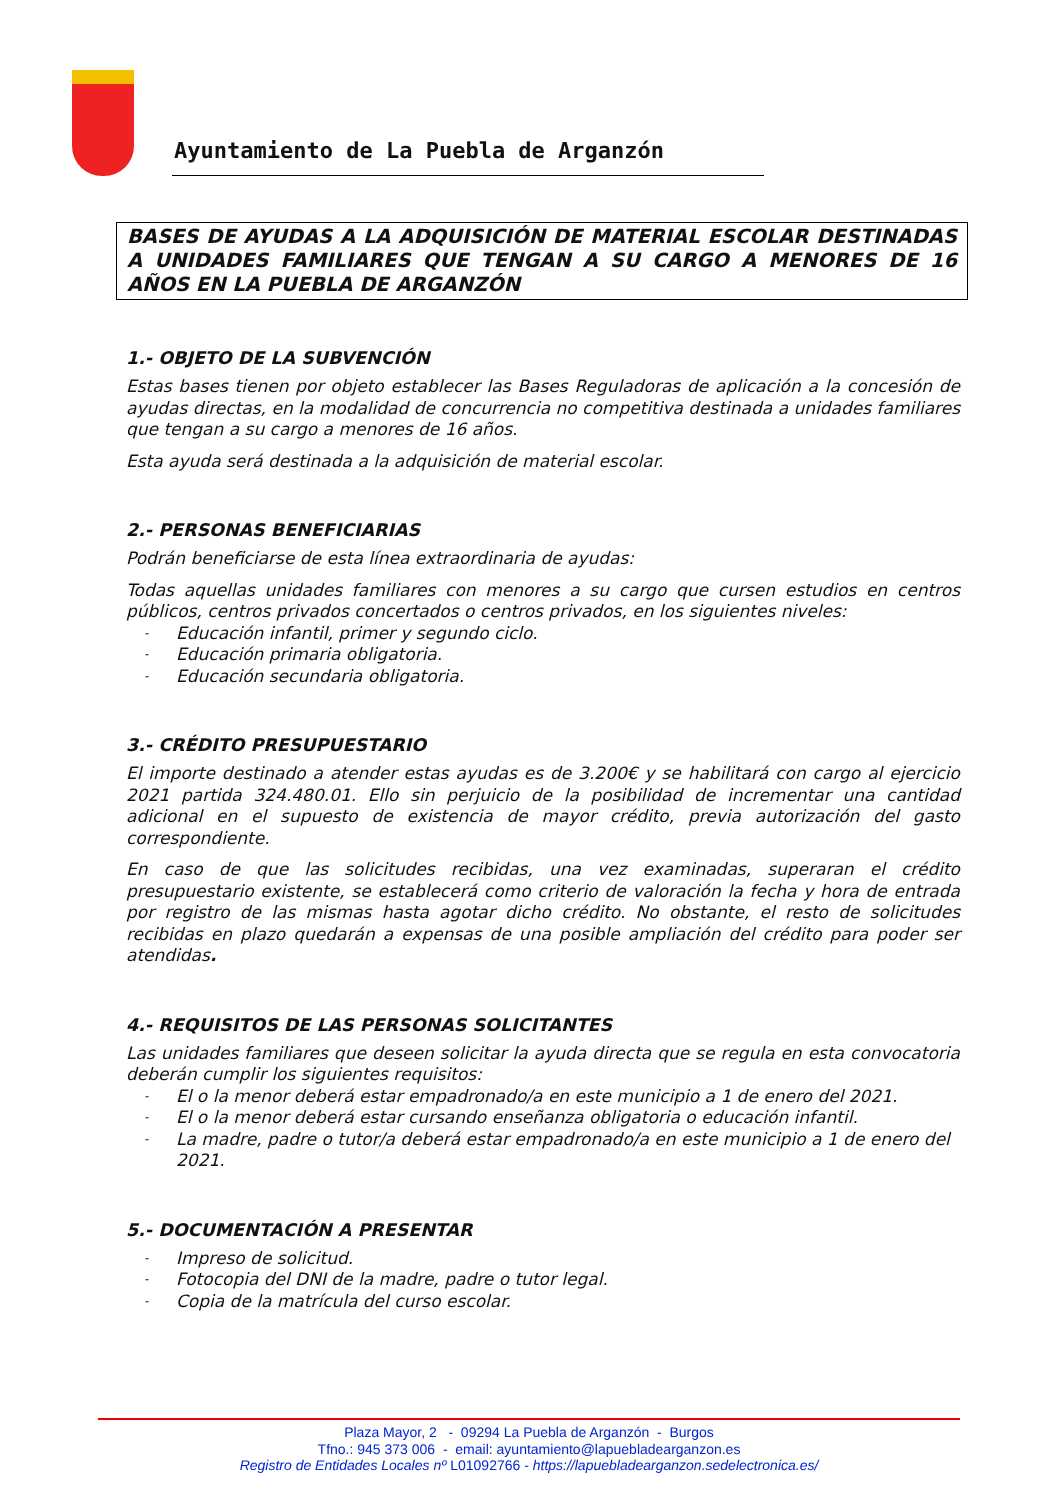Ayuntamiento de La Puebla de Arganzón
BASES DE AYUDAS A LA ADQUISICIÓN DE MATERIAL ESCOLAR DESTINADAS A UNIDADES FAMILIARES QUE TENGAN A SU CARGO A MENORES DE 16 AÑOS EN LA PUEBLA DE ARGANZÓN
1.- OBJETO DE LA SUBVENCIÓN
Estas bases tienen por objeto establecer las Bases Reguladoras de aplicación a la concesión de ayudas directas, en la modalidad de concurrencia no competitiva destinada a unidades familiares que tengan a su cargo a menores de 16 años.
Esta ayuda será destinada a la adquisición de material escolar.
2.- PERSONAS BENEFICIARIAS
Podrán beneficiarse de esta línea extraordinaria de ayudas:
Todas aquellas unidades familiares con menores a su cargo que cursen estudios en centros públicos, centros privados concertados o centros privados, en los siguientes niveles:
- Educación infantil, primer y segundo ciclo.
- Educación primaria obligatoria.
- Educación secundaria obligatoria.
3.- CRÉDITO PRESUPUESTARIO
El importe destinado a atender estas ayudas es de 3.200€ y se habilitará con cargo al ejercicio 2021 partida 324.480.01. Ello sin perjuicio de la posibilidad de incrementar una cantidad adicional en el supuesto de existencia de mayor crédito, previa autorización del gasto correspondiente.
En caso de que las solicitudes recibidas, una vez examinadas, superaran el crédito presupuestario existente, se establecerá como criterio de valoración la fecha y hora de entrada por registro de las mismas hasta agotar dicho crédito. No obstante, el resto de solicitudes recibidas en plazo quedarán a expensas de una posible ampliación del crédito para poder ser atendidas.
4.- REQUISITOS DE LAS PERSONAS SOLICITANTES
Las unidades familiares que deseen solicitar la ayuda directa que se regula en esta convocatoria deberán cumplir los siguientes requisitos:
- El o la menor deberá estar empadronado/a en este municipio a 1 de enero del 2021.
- El o la menor deberá estar cursando enseñanza obligatoria o educación infantil.
- La madre, padre o tutor/a deberá estar empadronado/a en este municipio a 1 de enero del 2021.
5.- DOCUMENTACIÓN A PRESENTAR
- Impreso de solicitud.
- Fotocopia del DNI de la madre, padre o tutor legal.
- Copia de la matrícula del curso escolar.
Plaza Mayor, 2 - 09294 La Puebla de Arganzón - Burgos
Tfno.: 945 373 006 - email: ayuntamiento@lapuebladearganzon.es
Registro de Entidades Locales nº L01092766 - https://lapuebladearganzon.sedelectronica.es/